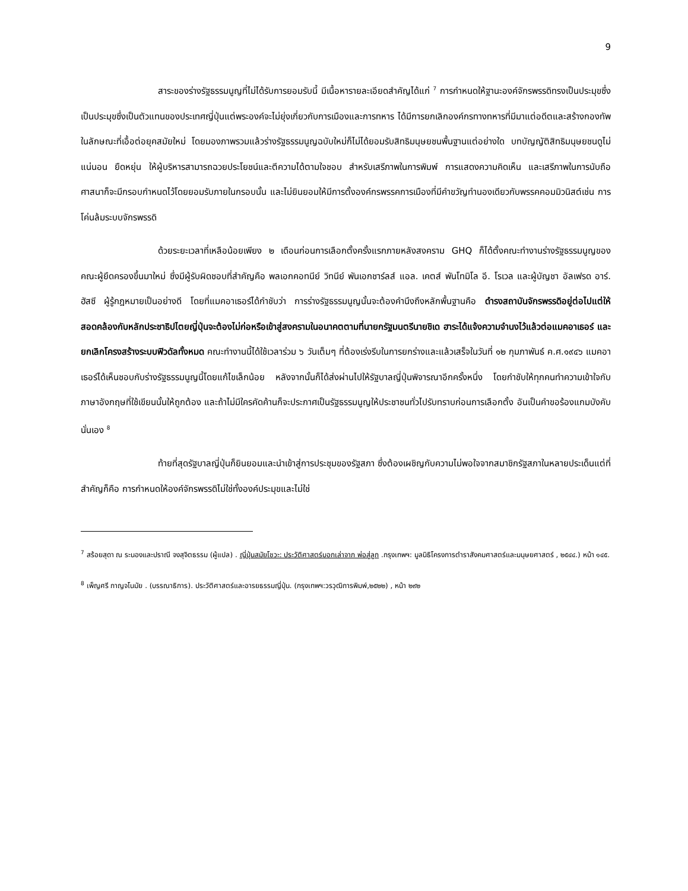9
สาระของร่างรัฐธรรมนูญที่ไม่ได้รับการยอมรับนี้ มีเนื้อหารายละเอียดสำคัญได้แก่ <sup>7</sup> การกำหนดให้ฐานะองค์จักรพรรดิทรงเป็นประมุขซึ่งเป็นประมุขซึ่งเป็นตัวแทนของประเทศญี่ปุ่นแต่พระองค์จะไม่ยุ่งเกี่ยวกับการเมืองและการทหาร ได้มีการยกเลิกองค์กรทางทหารที่มีมาแต่อดีตและสร้างกองทัพในลักษณะที่เอื้อต่อยุคสมัยใหม่ โดยมองภาพรวมแล้วร่างรัฐธรรมนูญฉบับใหม่ก็ไม่ได้ยอมรับสิทธิมนุษยชนพื้นฐานแต่อย่างใด บทบัญญัติสิทธิมนุษยชนดูไม่แน่นอน ยืดหยุ่น ให้ผู้บริหารสามารถฉวยประโยชน์และตีความได้ตามใจชอบ สำหรับเสรีภาพในการพิมพ์ การแสดงความคิดเห็น และเสรีภาพในการนับถือศาสนาก็จะมีกรอบกำหนดไว้โดยยอมรับภายในกรอบนั้น และไม่ยินยอมให้มีการตั้งองค์กรพรรคการเมืองที่มีคำขวัญทำนองเดียวกับพรรคคอมมิวนิสต์เช่น การโค่นล้มระบบจักรพรรดิ
ด้วยระยะเวลาที่เหลือน้อยเพียง ๒ เดือนก่อนการเลือกตั้งครั้งแรกภายหลังสงคราม GHQ ก็ได้ตั้งคณะทำงานร่างรัฐธรรมนูญของคณะผู้ยึดครองขึ้นมาใหม่ ซึ่งมีผู้รับผิดชอบที่สำคัญคือ พลเอกคอทนีย์ วิทนีย์ พันเอกชาร์ลส์ แอล. เคตส์ พันโทมิโล อี. โรเวล และผู้บัญชา อัลเฟรด อาร์. ฮัสซี ผู้รู้กฎหมายเป็นอย่างดี โดยที่แมคอาเธอร์ได้กำชับว่า การร่างรัฐธรรมนูญนั้นจะต้องคำนึงถึงหลักพื้นฐานคือ ดำรงสถาบันจักรพรรดิอยู่ต่อไปแต่ให้สอดคล้องกับหลักประชาธิปไตยญี่ปุ่นจะต้องไม่ก่อหรือเข้าสู่สงครามในอนาคตตามที่นายกรัฐมนตรีนายชิเด ฮาระได้แจ้งความจำนงไว้แล้วต่อแมคอาเธอร์ และยกเลิกโครงสร้างระบบฟิวดัลทั้งหมด คณะทำงานนี้ได้ใช้เวลาร่วม ๖ วันเต็มๆ ที่ต้องเร่งรีบในการยกร่างและแล้วเสร็จในวันที่ ๑๒ กุมภาพันธ์ ค.ศ.๑๙๔๖ แมคอาเธอร์ได้เห็นชอบกับร่างรัฐธรรมนูญนี้โดยแก้ไขเล็กน้อย หลังจากนั้นก็ได้ส่งผ่านไปให้รัฐบาลญี่ปุ่นพิจารณาอีกครั้งหนึ่ง โดยกำชับให้ทุกคนทำความเข้าใจกับภาษาอังกฤษที่ใช้เขียนนั้นให้ถูกต้อง และถ้าไม่มีใครคัดค้านก็จะประกาศเป็นรัฐธรรมนูญให้ประชาชนทั่วไปรับทราบก่อนการเลือกตั้ง อันเป็นคำขอร้องแกมบังคับนั่นเอง <sup>8</sup>
ท้ายที่สุดรัฐบาลญี่ปุ่นก็ยินยอมและนำเข้าสู่การประชุมของรัฐสภา ซึ่งต้องเผชิญกับความไม่พอใจจากสมาชิกรัฐสภาในหลายประเด็นแต่ที่สำคัญก็คือ การกำหนดให้องค์จักรพรรดิไม่ใช่ทั้งองค์ประมุขและไม่ใช่
<sup>7</sup> สร้อยสุดา ณ ระนองและปราณี จงสุจิตธรรม (ผู้แปล) . ญี่ปุ่นสมัยโชวะ: ประวัติศาสตร์บอกเล่าจาก พ่อสู่ลูก .กรุงเทพฯ: มูลนิธิโครงการตำราสังคมศาสตร์และมนุษยศาสตร์ , ๒๕๔๔.) หน้า ๑๔๕.
<sup>8</sup> เพ็ญศรี กาญจโนมัย . (บรรณาธิการ). ประวัติศาสตร์และอารยธรรมญี่ปุ่น. (กรุงเทพฯ:วรวุฒิการพิมพ์,๒๕๒๒) , หน้า ๒๙๒